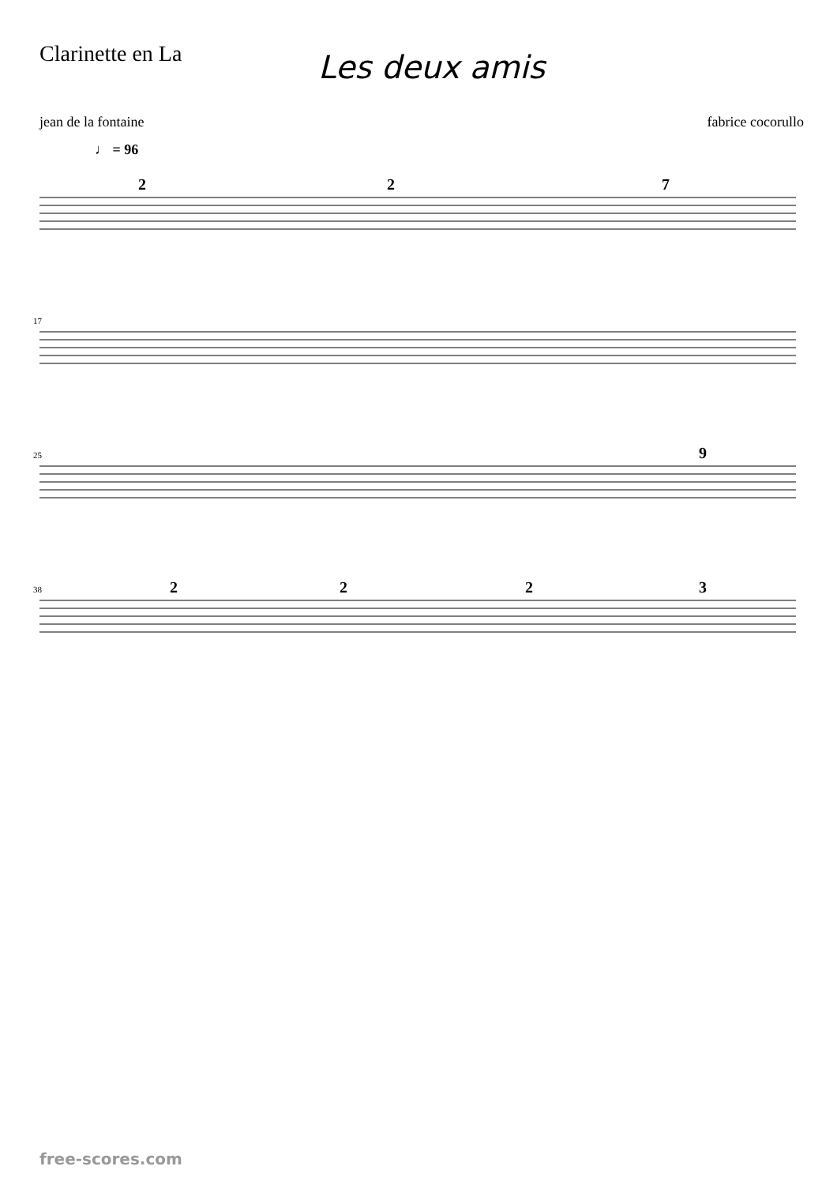Clarinette en La
Les deux amis
jean de la fontaine fabrice cocorullo
♩ = 96
2
2
7
9
2
2
2
3
17
25
38
free-scores.com